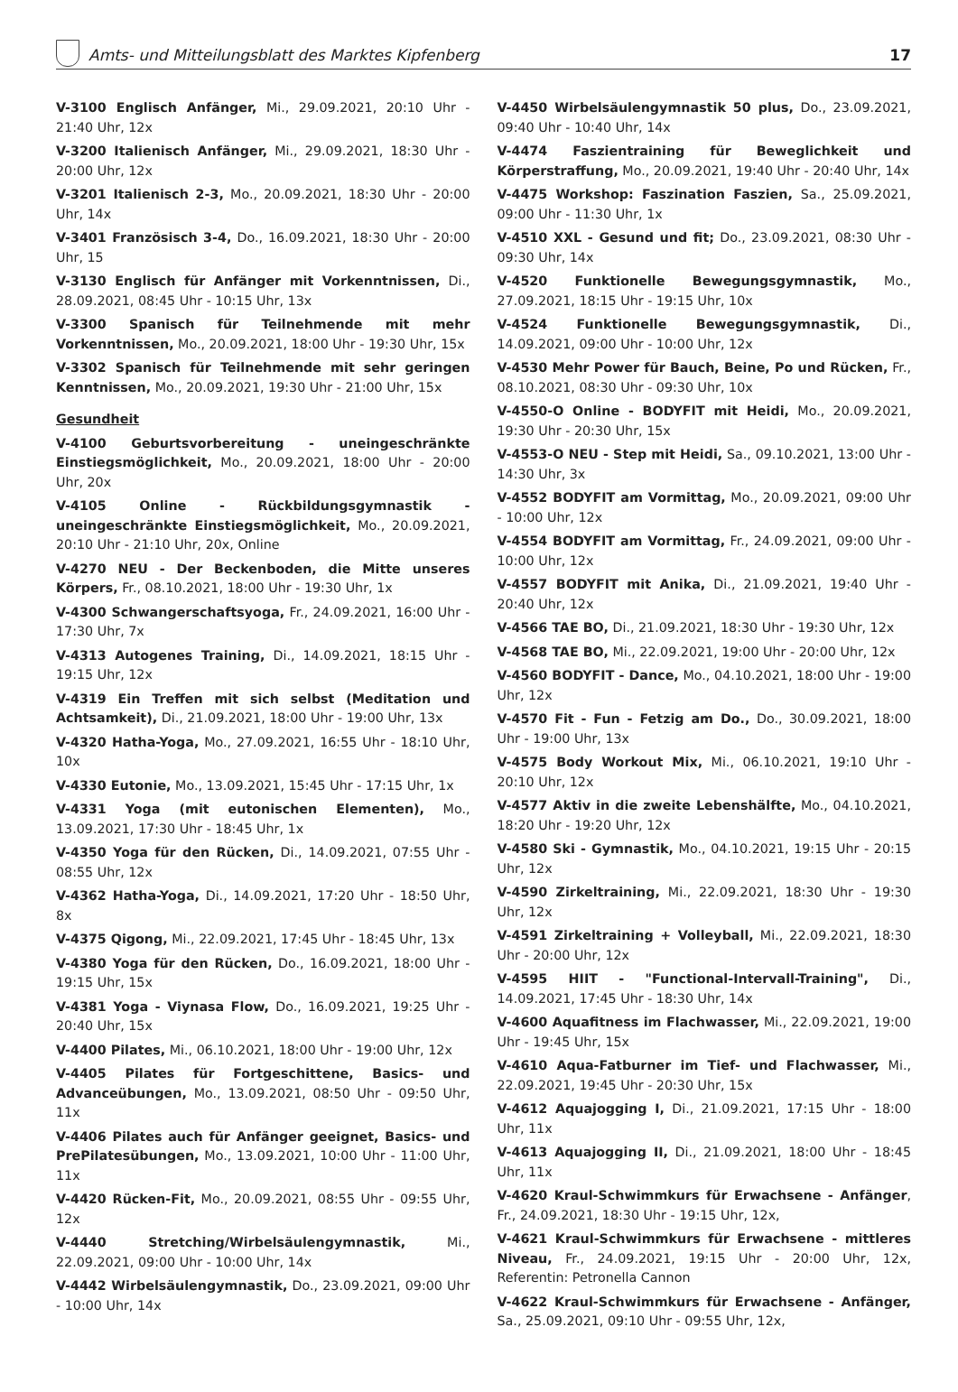Amts- und Mitteilungsblatt des Marktes Kipfenberg
17
V-3100 Englisch Anfänger, Mi., 29.09.2021, 20:10 Uhr - 21:40 Uhr, 12x
V-3200 Italienisch Anfänger, Mi., 29.09.2021, 18:30 Uhr - 20:00 Uhr, 12x
V-3201 Italienisch 2-3, Mo., 20.09.2021, 18:30 Uhr - 20:00 Uhr, 14x
V-3401 Französisch 3-4, Do., 16.09.2021, 18:30 Uhr - 20:00 Uhr, 15
V-3130 Englisch für Anfänger mit Vorkenntnissen, Di., 28.09.2021, 08:45 Uhr - 10:15 Uhr, 13x
V-3300 Spanisch für Teilnehmende mit mehr Vorkenntnissen, Mo., 20.09.2021, 18:00 Uhr - 19:30 Uhr, 15x
V-3302 Spanisch für Teilnehmende mit sehr geringen Kenntnissen, Mo., 20.09.2021, 19:30 Uhr - 21:00 Uhr, 15x
Gesundheit
V-4100 Geburtsvorbereitung - uneingeschränkte Einstiegsmöglichkeit, Mo., 20.09.2021, 18:00 Uhr - 20:00 Uhr, 20x
V-4105 Online - Rückbildungsgymnastik - uneingeschränkte Einstiegsmöglichkeit, Mo., 20.09.2021, 20:10 Uhr - 21:10 Uhr, 20x, Online
V-4270 NEU - Der Beckenboden, die Mitte unseres Körpers, Fr., 08.10.2021, 18:00 Uhr - 19:30 Uhr, 1x
V-4300 Schwangerschaftsyoga, Fr., 24.09.2021, 16:00 Uhr - 17:30 Uhr, 7x
V-4313 Autogenes Training, Di., 14.09.2021, 18:15 Uhr - 19:15 Uhr, 12x
V-4319 Ein Treffen mit sich selbst (Meditation und Achtsamkeit), Di., 21.09.2021, 18:00 Uhr - 19:00 Uhr, 13x
V-4320 Hatha-Yoga, Mo., 27.09.2021, 16:55 Uhr - 18:10 Uhr, 10x
V-4330 Eutonie, Mo., 13.09.2021, 15:45 Uhr - 17:15 Uhr, 1x
V-4331 Yoga (mit eutonischen Elementen), Mo., 13.09.2021, 17:30 Uhr - 18:45 Uhr, 1x
V-4350 Yoga für den Rücken, Di., 14.09.2021, 07:55 Uhr - 08:55 Uhr, 12x
V-4362 Hatha-Yoga, Di., 14.09.2021, 17:20 Uhr - 18:50 Uhr, 8x
V-4375 Qigong, Mi., 22.09.2021, 17:45 Uhr - 18:45 Uhr, 13x
V-4380 Yoga für den Rücken, Do., 16.09.2021, 18:00 Uhr - 19:15 Uhr, 15x
V-4381 Yoga - Viynasa Flow, Do., 16.09.2021, 19:25 Uhr - 20:40 Uhr, 15x
V-4400 Pilates, Mi., 06.10.2021, 18:00 Uhr - 19:00 Uhr, 12x
V-4405 Pilates für Fortgeschittene, Basics- und Advanceübungen, Mo., 13.09.2021, 08:50 Uhr - 09:50 Uhr, 11x
V-4406 Pilates auch für Anfänger geeignet, Basics- und PrePilatesübungen, Mo., 13.09.2021, 10:00 Uhr - 11:00 Uhr, 11x
V-4420 Rücken-Fit, Mo., 20.09.2021, 08:55 Uhr - 09:55 Uhr, 12x
V-4440 Stretching/Wirbelsäulengymnastik, Mi., 22.09.2021, 09:00 Uhr - 10:00 Uhr, 14x
V-4442 Wirbelsäulengymnastik, Do., 23.09.2021, 09:00 Uhr - 10:00 Uhr, 14x
V-4450 Wirbelsäulengymnastik 50 plus, Do., 23.09.2021, 09:40 Uhr - 10:40 Uhr, 14x
V-4474 Faszientraining für Beweglichkeit und Körperstraffung, Mo., 20.09.2021, 19:40 Uhr - 20:40 Uhr, 14x
V-4475 Workshop: Faszination Faszien, Sa., 25.09.2021, 09:00 Uhr - 11:30 Uhr, 1x
V-4510 XXL - Gesund und fit; Do., 23.09.2021, 08:30 Uhr - 09:30 Uhr, 14x
V-4520 Funktionelle Bewegungsgymnastik, Mo., 27.09.2021, 18:15 Uhr - 19:15 Uhr, 10x
V-4524 Funktionelle Bewegungsgymnastik, Di., 14.09.2021, 09:00 Uhr - 10:00 Uhr, 12x
V-4530 Mehr Power für Bauch, Beine, Po und Rücken, Fr., 08.10.2021, 08:30 Uhr - 09:30 Uhr, 10x
V-4550-O Online - BODYFIT mit Heidi, Mo., 20.09.2021, 19:30 Uhr - 20:30 Uhr, 15x
V-4553-O NEU - Step mit Heidi, Sa., 09.10.2021, 13:00 Uhr - 14:30 Uhr, 3x
V-4552 BODYFIT am Vormittag, Mo., 20.09.2021, 09:00 Uhr - 10:00 Uhr, 12x
V-4554 BODYFIT am Vormittag, Fr., 24.09.2021, 09:00 Uhr - 10:00 Uhr, 12x
V-4557 BODYFIT mit Anika, Di., 21.09.2021, 19:40 Uhr - 20:40 Uhr, 12x
V-4566 TAE BO, Di., 21.09.2021, 18:30 Uhr - 19:30 Uhr, 12x
V-4568 TAE BO, Mi., 22.09.2021, 19:00 Uhr - 20:00 Uhr, 12x
V-4560 BODYFIT - Dance, Mo., 04.10.2021, 18:00 Uhr - 19:00 Uhr, 12x
V-4570 Fit - Fun - Fetzig am Do., Do., 30.09.2021, 18:00 Uhr - 19:00 Uhr, 13x
V-4575 Body Workout Mix, Mi., 06.10.2021, 19:10 Uhr - 20:10 Uhr, 12x
V-4577 Aktiv in die zweite Lebenshälfte, Mo., 04.10.2021, 18:20 Uhr - 19:20 Uhr, 12x
V-4580 Ski - Gymnastik, Mo., 04.10.2021, 19:15 Uhr - 20:15 Uhr, 12x
V-4590 Zirkeltraining, Mi., 22.09.2021, 18:30 Uhr - 19:30 Uhr, 12x
V-4591 Zirkeltraining + Volleyball, Mi., 22.09.2021, 18:30 Uhr - 20:00 Uhr, 12x
V-4595 HIIT - "Functional-Intervall-Training", Di., 14.09.2021, 17:45 Uhr - 18:30 Uhr, 14x
V-4600 Aquafitness im Flachwasser, Mi., 22.09.2021, 19:00 Uhr - 19:45 Uhr, 15x
V-4610 Aqua-Fatburner im Tief- und Flachwasser, Mi., 22.09.2021, 19:45 Uhr - 20:30 Uhr, 15x
V-4612 Aquajogging I, Di., 21.09.2021, 17:15 Uhr - 18:00 Uhr, 11x
V-4613 Aquajogging II, Di., 21.09.2021, 18:00 Uhr - 18:45 Uhr, 11x
V-4620 Kraul-Schwimmkurs für Erwachsene - Anfänger, Fr., 24.09.2021, 18:30 Uhr - 19:15 Uhr, 12x,
V-4621 Kraul-Schwimmkurs für Erwachsene - mittleres Niveau, Fr., 24.09.2021, 19:15 Uhr - 20:00 Uhr, 12x, Referentin: Petronella Cannon
V-4622 Kraul-Schwimmkurs für Erwachsene - Anfänger, Sa., 25.09.2021, 09:10 Uhr - 09:55 Uhr, 12x,